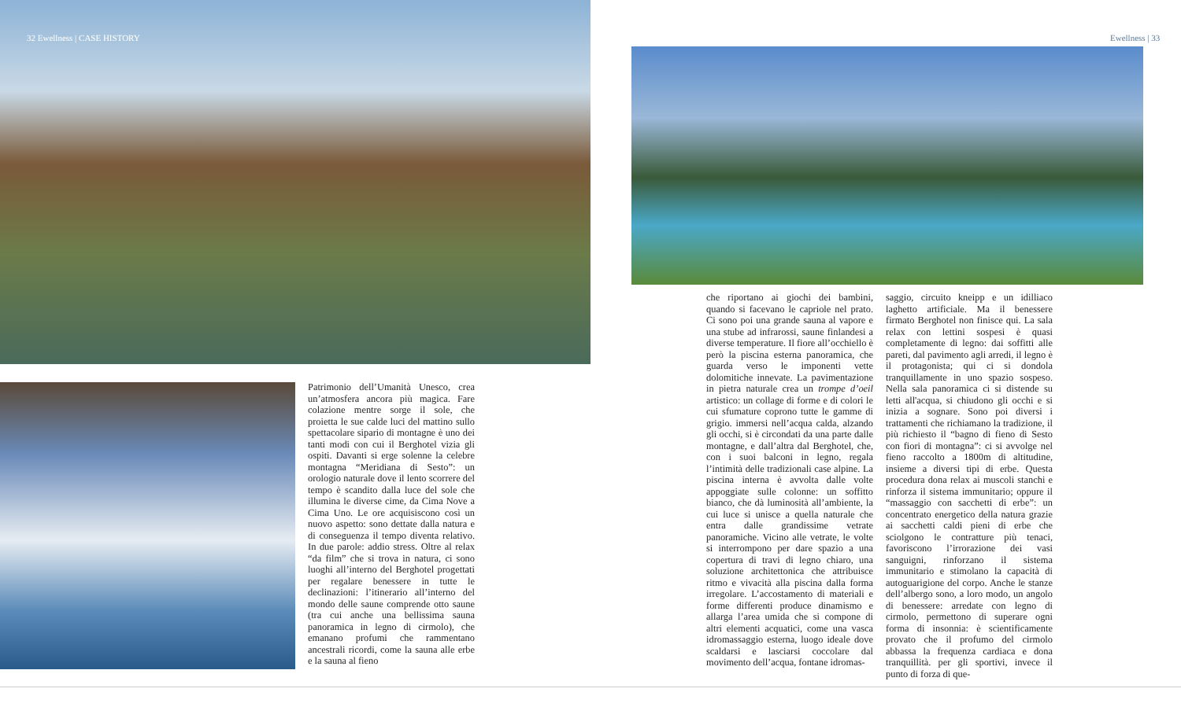32 Ewellness | CASE HISTORY Ewellness | 33
Patrimonio dell’Umanità Unesco, crea un’atmosfera ancora più magica. Fare colazione mentre sorge il sole, che proietta le sue calde luci del mattino sullo spettacolare sipario di montagne è uno dei tanti modi con cui il Berghotel vizia gli ospiti. Davanti si erge solenne la celebre montagna “Meridiana di Sesto”: un orologio naturale dove il lento scorrere del tempo è scandito dalla luce del sole che illumina le diverse cime, da Cima Nove a Cima Uno. Le ore acquisiscono così un nuovo aspetto: sono dettate dalla natura e di conseguenza il tempo diventa relativo. In due parole: addio stress. Oltre al relax “da film” che si trova in natura, ci sono luoghi all’interno del Berghotel progettati per regalare benessere in tutte le declinazioni: l’itinerario all’interno del mondo delle saune comprende otto saune (tra cui anche una bellissima sauna panoramica in legno di cirmolo), che emanano profumi che rammentano ancestrali ricordi, come la sauna alle erbe e la sauna al fieno
che riportano ai giochi dei bambini, quando si facevano le capriole nel prato. Ci sono poi una grande sauna al vapore e una stube ad infrarossi, saune finlandesi a diverse temperature. Il fiore all’occhiello è però la piscina esterna panoramica, che guarda verso le imponenti vette dolomitiche innevate. La pavimentazione in pietra naturale crea un trompe d’oeil artistico: un collage di forme e di colori le cui sfumature coprono tutte le gamme di grigio. immersi nell’acqua calda, alzando gli occhi, si è circondati da una parte dalle montagne, e dall’altra dal Berghotel, che, con i suoi balconi in legno, regala l’intimità delle tradizionali case alpine. La piscina interna è avvolta dalle volte appoggiate sulle colonne: un soffitto bianco, che dà luminosità all’ambiente, la cui luce si unisce a quella naturale che entra dalle grandissime vetrate panoramiche. Vicino alle vetrate, le volte si interrompono per dare spazio a una copertura di travi di legno chiaro, una soluzione architettonica che attribuisce ritmo e vivacità alla piscina dalla forma irregolare. L’accostamento di materiali e forme differenti produce dinamismo e allarga l’area umida che si compone di altri elementi acquatici, come una vasca idromassaggio esterna, luogo ideale dove scaldarsi e lasciarsi coccolare dal movimento dell’acqua, fontane idromas-
saggio, circuito kneipp e un idilliaco laghetto artificiale. Ma il benessere firmato Berghotel non finisce qui. La sala relax con lettini sospesi è quasi completamente di legno: dai soffitti alle pareti, dal pavimento agli arredi, il legno è il protagonista; qui ci si dondola tranquillamente in uno spazio sospeso. Nella sala panoramica ci si distende su letti all'acqua, si chiudono gli occhi e si inizia a sognare. Sono poi diversi i trattamenti che richiamano la tradizione, il più richiesto il “bagno di fieno di Sesto con fiori di montagna”: ci si avvolge nel fieno raccolto a 1800m di altitudine, insieme a diversi tipi di erbe. Questa procedura dona relax ai muscoli stanchi e rinforza il sistema immunitario; oppure il “massaggio con sacchetti di erbe”: un concentrato energetico della natura grazie ai sacchetti caldi pieni di erbe che sciolgono le contratture più tenaci, favoriscono l’irrorazione dei vasi sanguigni, rinforzano il sistema immunitario e stimolano la capacità di autoguarigione del corpo. Anche le stanze dell’albergo sono, a loro modo, un angolo di benessere: arredate con legno di cirmolo, permettono di superare ogni forma di insonnia: è scientificamente provato che il profumo del cirmolo abbassa la frequenza cardiaca e dona tranquillità. per gli sportivi, invece il punto di forza di que-